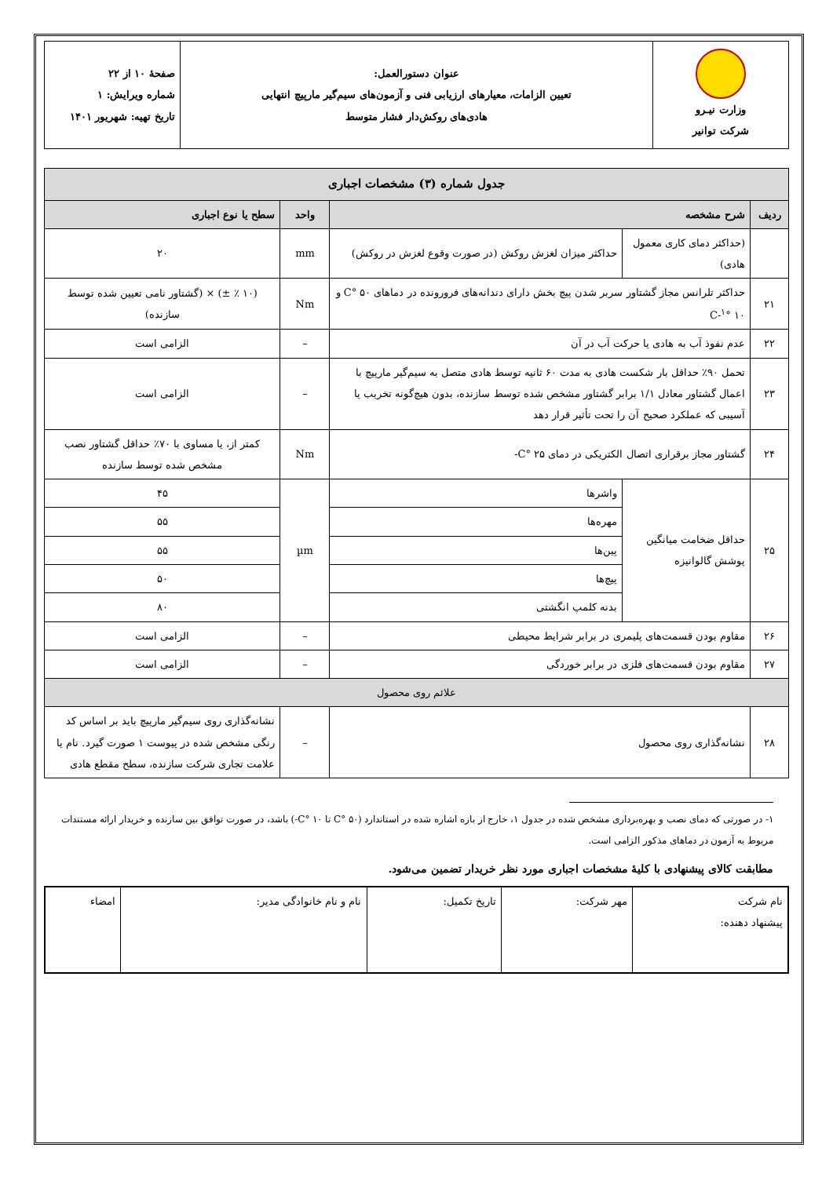| وزارت نیـرو شرکت توانیر | عنوان دستورالعمل: تعیین الزامات، معیارهای ارزیابی فنی و آزمون‌های سیم‌گیر مارپیچ انتهایی هادی‌های روکش‌دار فشار متوسط | صفحهٔ ۱۰ از ۲۲ شماره ویرایش: ۱ تاریخ تهیه: شهریور ۱۴۰۱ |
| جدول شماره (۳) مشخصات اجباری | | | | |
| ردیف | شرح مشخصه | | واحد | سطح یا نوع اجباری |
| | (حداکثر دمای کاری معمول هادی) | حداکثر میزان لغزش روکش (در صورت وقوع لغزش در روکش) | mm | ۲۰ |
| ۲۱ | حداکثر تلرانس مجاز گشتاور سربر شدن پیچ بخش دارای دندانه‌های فرورونده در دماهای ۵۰ °C و ۱۰ °C-<sup>۱</sup> | | Nm | (۱۰ ٪ ±) × (گشتاور نامی تعیین شده توسط سازنده) |
| ۲۲ | عدم نفوذ آب به هادی یا حرکت آب در آن | | – | الزامی است |
| ۲۳ | تحمل ۹۰٪ حداقل بار شکست هادی به مدت ۶۰ ثانیه توسط هادی متصل به سیم‌گیر مارپیچ با اعمال گشتاور معادل ۱/۱ برابر گشتاور مشخص شده توسط سازنده، بدون هیچ‌گونه تخریب یا آسیبی که عملکرد صحیح آن را تحت تأثیر قرار دهد | | – | الزامی است |
| ۲۴ | گشتاور مجاز برقراری اتصال الکتریکی در دمای ۲۵ °C- | | Nm | کمتر از، یا مساوی با ۷۰٪ حداقل گشتاور نصب مشخص شده توسط سازنده |
| ۲۵ | حداقل ضخامت میانگین پوشش گالوانیزه | واشرها | µm | ۴۵ |
| | | مهره‌ها | | ۵۵ |
| | | پین‌ها | | ۵۵ |
| | | پیچ‌ها | | ۵۰ |
| | | بدنه کلمپ انگشتی | | ۸۰ |
| ۲۶ | مقاوم بودن قسمت‌های پلیمری در برابر شرایط محیطی | | – | الزامی است |
| ۲۷ | مقاوم بودن قسمت‌های فلزی در برابر خوردگی | | – | الزامی است |
| علائم روی محصول | | | | |
| ۲۸ | نشانه‌گذاری روی محصول | | – | نشانه‌گذاری روی سیم‌گیر مارپیچ باید بر اساس کد رنگی مشخص شده در پیوست ۱ صورت گیرد. نام یا علامت تجاری شرکت سازنده، سطح مقطع هادی |
۱- در صورتی که دمای نصب و بهره‌برداری مشخص شده در جدول ۱، خارج از بازه اشاره شده در استاندارد (۵۰ °C تا ۱۰ °C-) باشد، در صورت توافق بین سازنده و خریدار ارائه مستندات مربوط به آزمون در دماهای مذکور الزامی است.
مطابقت کالای پیشنهادی با کلیهٔ مشخصات اجباری مورد نظر خریدار تضمین می‌شود.
| نام شرکت پیشنهاد دهنده: | مهر شرکت: | تاریخ تکمیل: | نام و نام خانوادگی مدیر: | امضاء |